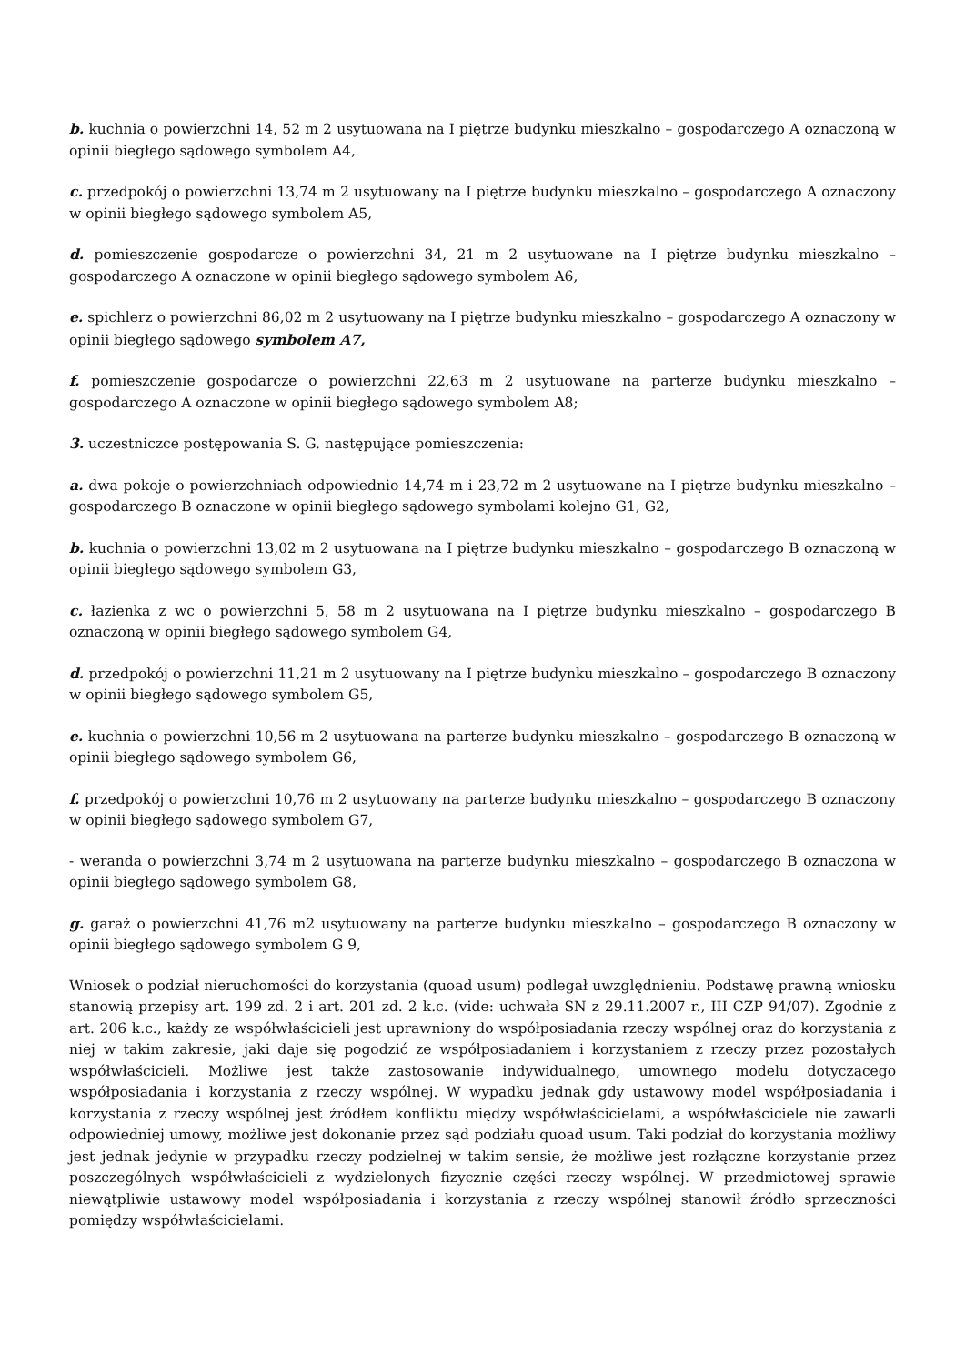b. kuchnia o powierzchni 14, 52 m 2 usytuowana na I piętrze budynku mieszkalno – gospodarczego A oznaczoną w opinii biegłego sądowego symbolem A4,
c. przedpokój o powierzchni 13,74 m 2 usytuowany na I piętrze budynku mieszkalno – gospodarczego A oznaczony w opinii biegłego sądowego symbolem A5,
d. pomieszczenie gospodarcze o powierzchni 34, 21 m 2 usytuowane na I piętrze budynku mieszkalno – gospodarczego A oznaczone w opinii biegłego sądowego symbolem A6,
e. spichlerz o powierzchni 86,02 m 2 usytuowany na I piętrze budynku mieszkalno – gospodarczego A oznaczony w opinii biegłego sądowego symbolem A7,
f. pomieszczenie gospodarcze o powierzchni 22,63 m 2 usytuowane na parterze budynku mieszkalno – gospodarczego A oznaczone w opinii biegłego sądowego symbolem A8;
3. uczestniczce postępowania S. G. następujące pomieszczenia:
a. dwa pokoje o powierzchniach odpowiednio 14,74 m i 23,72 m 2 usytuowane na I piętrze budynku mieszkalno – gospodarczego B oznaczone w opinii biegłego sądowego symbolami kolejno G1, G2,
b. kuchnia o powierzchni 13,02 m 2 usytuowana na I piętrze budynku mieszkalno – gospodarczego B oznaczoną w opinii biegłego sądowego symbolem G3,
c. łazienka z wc o powierzchni 5, 58 m 2 usytuowana na I piętrze budynku mieszkalno – gospodarczego B oznaczoną w opinii biegłego sądowego symbolem G4,
d. przedpokój o powierzchni 11,21 m 2 usytuowany na I piętrze budynku mieszkalno – gospodarczego B oznaczony w opinii biegłego sądowego symbolem G5,
e. kuchnia o powierzchni 10,56 m 2 usytuowana na parterze budynku mieszkalno – gospodarczego B oznaczoną w opinii biegłego sądowego symbolem G6,
f. przedpokój o powierzchni 10,76 m 2 usytuowany na parterze budynku mieszkalno – gospodarczego B oznaczony w opinii biegłego sądowego symbolem G7,
- weranda o powierzchni 3,74 m 2 usytuowana na parterze budynku mieszkalno – gospodarczego B oznaczona w opinii biegłego sądowego symbolem G8,
g. garaż o powierzchni 41,76 m2 usytuowany na parterze budynku mieszkalno – gospodarczego B oznaczony w opinii biegłego sądowego symbolem G 9,
Wniosek o podział nieruchomości do korzystania (quoad usum) podlegał uwzględnieniu. Podstawę prawną wniosku stanowią przepisy art. 199 zd. 2 i art. 201 zd. 2 k.c. (vide: uchwała SN z 29.11.2007 r., III CZP 94/07). Zgodnie z art. 206 k.c., każdy ze współwłaścicieli jest uprawniony do współposiadania rzeczy wspólnej oraz do korzystania z niej w takim zakresie, jaki daje się pogodzić ze współposiadaniem i korzystaniem z rzeczy przez pozostałych współwłaścicieli. Możliwe jest także zastosowanie indywidualnego, umownego modelu dotyczącego współposiadania i korzystania z rzeczy wspólnej. W wypadku jednak gdy ustawowy model współposiadania i korzystania z rzeczy wspólnej jest źródłem konfliktu między współwłaścicielami, a współwłaściciele nie zawarli odpowiedniej umowy, możliwe jest dokonanie przez sąd podziału quoad usum. Taki podział do korzystania możliwy jest jednak jedynie w przypadku rzeczy podzielnej w takim sensie, że możliwe jest rozłączne korzystanie przez poszczególnych współwłaścicieli z wydzielonych fizycznie części rzeczy wspólnej. W przedmiotowej sprawie niewątpliwie ustawowy model współposiadania i korzystania z rzeczy wspólnej stanowił źródło sprzeczności pomiędzy współwłaścicielami.